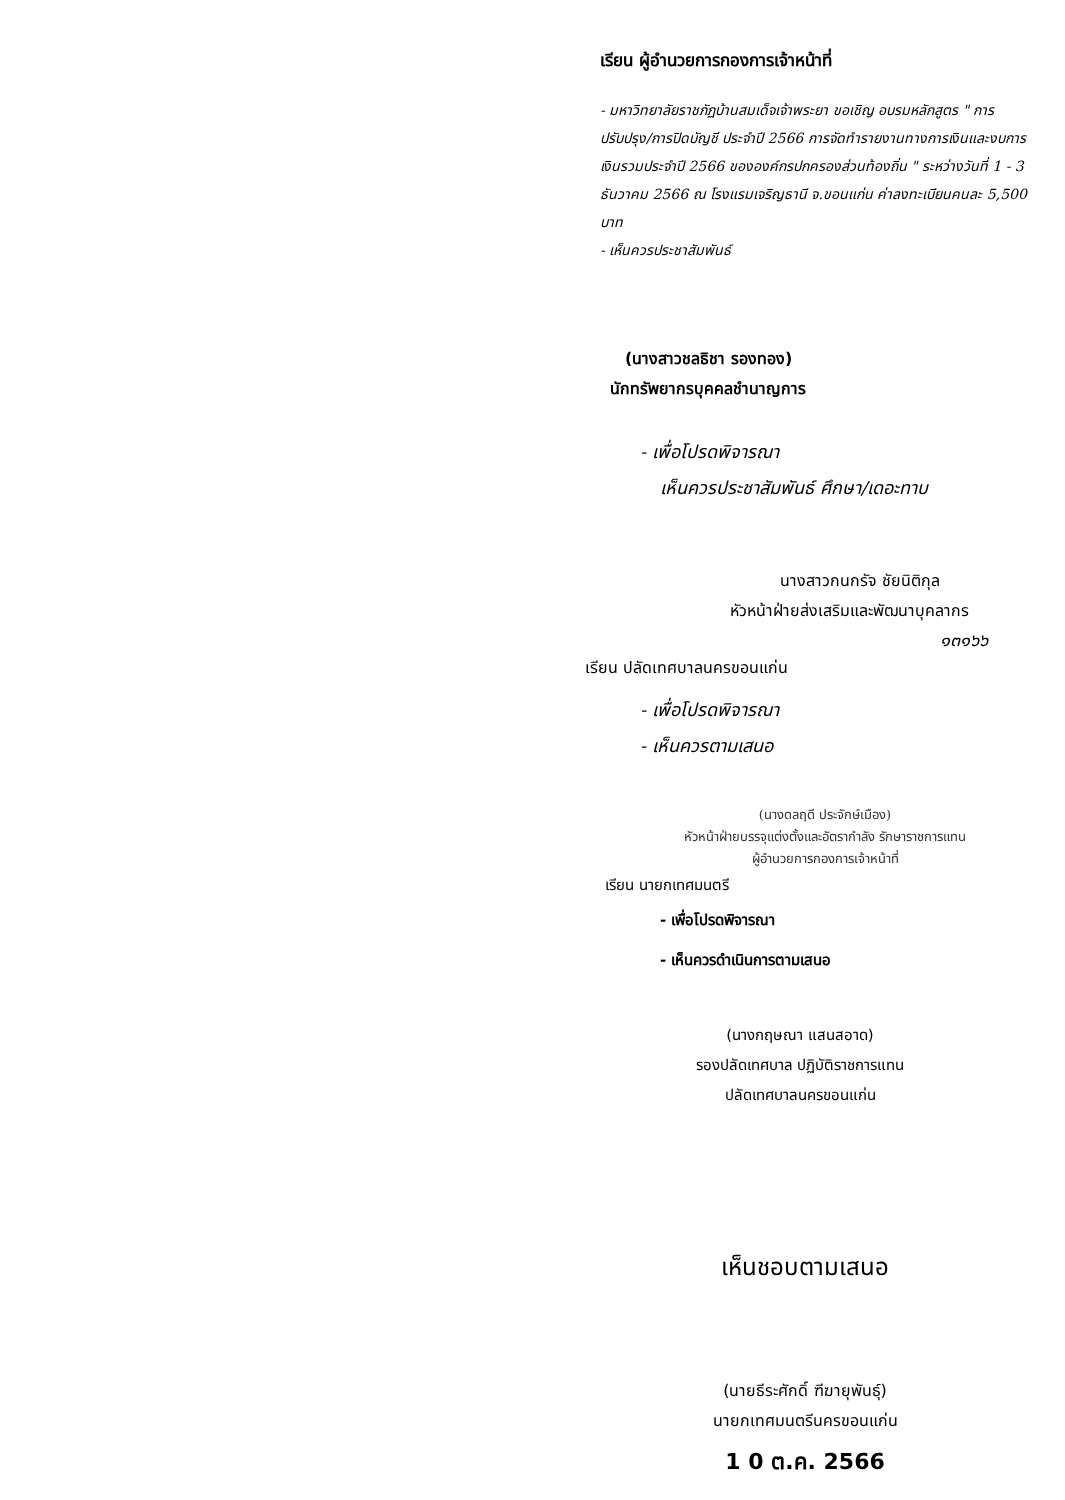เรียน ผู้อำนวยการกองการเจ้าหน้าที่
- มหาวิทยาลัยราชภัฏบ้านสมเด็จเจ้าพระยา ขอเชิญ อบรมหลักสูตร " การปรับปรุง/การปิดบัญชี ประจำปี 2566 การจัดทำรายงานทางการเงินและงบการเงินรวมประจำปี 2566 ขององค์กรปกครองส่วนท้องถิ่น " ระหว่างวันที่ 1 - 3 ธันวาคม 2566 ณ โรงแรมเจริญธานี จ.ขอนแก่น ค่าลงทะเบียนคนละ 5,500 บาท
- เห็นควรประชาสัมพันธ์
(นางสาวชลธิชา รองทอง)
นักทรัพยากรบุคคลชำนาญการ
- เพื่อโปรดพิจารณา
เห็นควรประชาสัมพันธ์ ศึกษา/เดอะทาบ
นางสาวกนกรัจ ชัยนิติกุล
หัวหน้าฝ่ายส่งเสริมและพัฒนาบุคลากร
๑๓๑๖๖
เรียน ปลัดเทศบาลนครขอนแก่น
- เพื่อโปรดพิจารณา
- เห็นควรตามเสนอ
(นางดลฤดี ประจักษ์เมือง)
หัวหน้าฝ่ายบรรจุแต่งตั้งและอัตรากำลัง รักษาราชการแทน
ผู้อำนวยการกองการเจ้าหน้าที่
เรียน นายกเทศมนตรี
- เพื่อโปรดพิจารณา
- เห็นควรดำเนินการตามเสนอ
(นางกฤษณา แสนสอาด)
รองปลัดเทศบาล ปฏิบัติราชการแทน
ปลัดเทศบาลนครขอนแก่น
เห็นชอบตามเสนอ
(นายธีระศักดิ์ ฑีฆายุพันธุ์)
นายกเทศมนตรีนครขอนแก่น
1 0 ต.ค. 2566